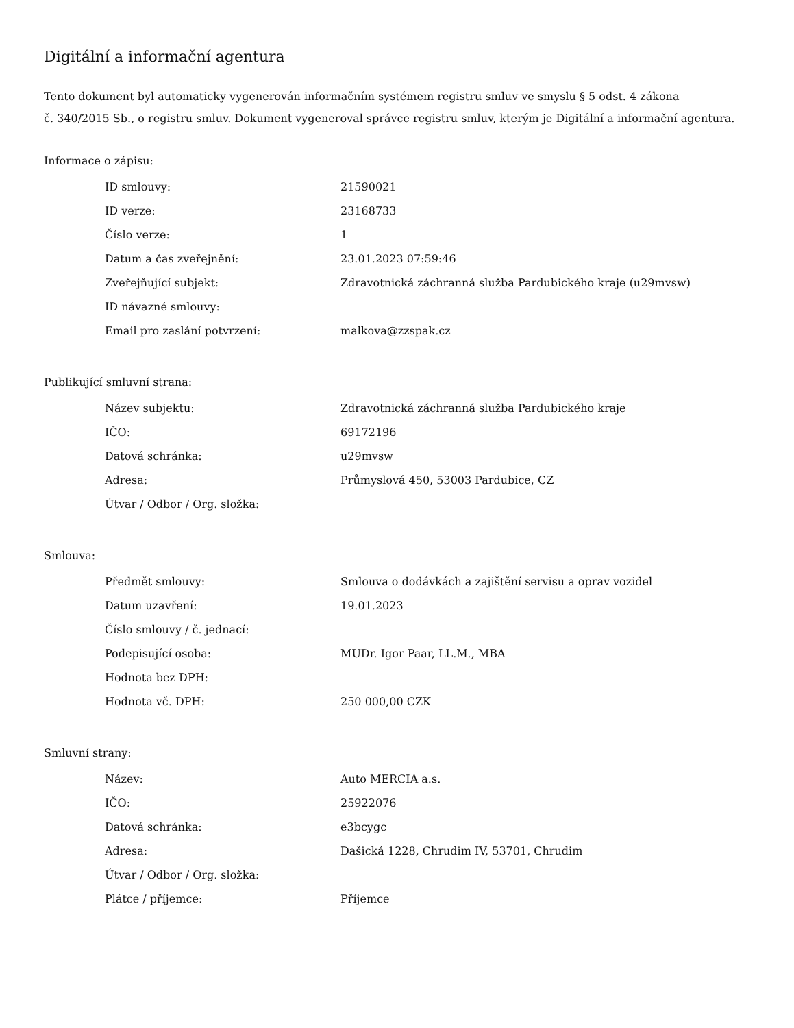Digitální a informační agentura
Tento dokument byl automaticky vygenerován informačním systémem registru smluv ve smyslu § 5 odst. 4 zákona
č. 340/2015 Sb., o registru smluv. Dokument vygeneroval správce registru smluv, kterým je Digitální a informační agentura.
Informace o zápisu:
| ID smlouvy: | 21590021 |
| ID verze: | 23168733 |
| Číslo verze: | 1 |
| Datum a čas zveřejnění: | 23.01.2023 07:59:46 |
| Zveřejňující subjekt: | Zdravotnická záchranná služba Pardubického kraje (u29mvsw) |
| ID návazné smlouvy: | |
| Email pro zaslání potvrzení: | malkova@zzspak.cz |
Publikující smluvní strana:
| Název subjektu: | Zdravotnická záchranná služba Pardubického kraje |
| IČO: | 69172196 |
| Datová schránka: | u29mvsw |
| Adresa: | Průmyslová 450, 53003 Pardubice, CZ |
| Útvar / Odbor / Org. složka: | |
Smlouva:
| Předmět smlouvy: | Smlouva o dodávkách a zajištění servisu a oprav vozidel |
| Datum uzavření: | 19.01.2023 |
| Číslo smlouvy / č. jednací: | |
| Podepisující osoba: | MUDr. Igor Paar, LL.M., MBA |
| Hodnota bez DPH: | |
| Hodnota vč. DPH: | 250 000,00 CZK |
Smluvní strany:
| Název: | Auto MERCIA a.s. |
| IČO: | 25922076 |
| Datová schránka: | e3bcygc |
| Adresa: | Dašická 1228, Chrudim IV, 53701, Chrudim |
| Útvar / Odbor / Org. složka: | |
| Plátce / příjemce: | Příjemce |